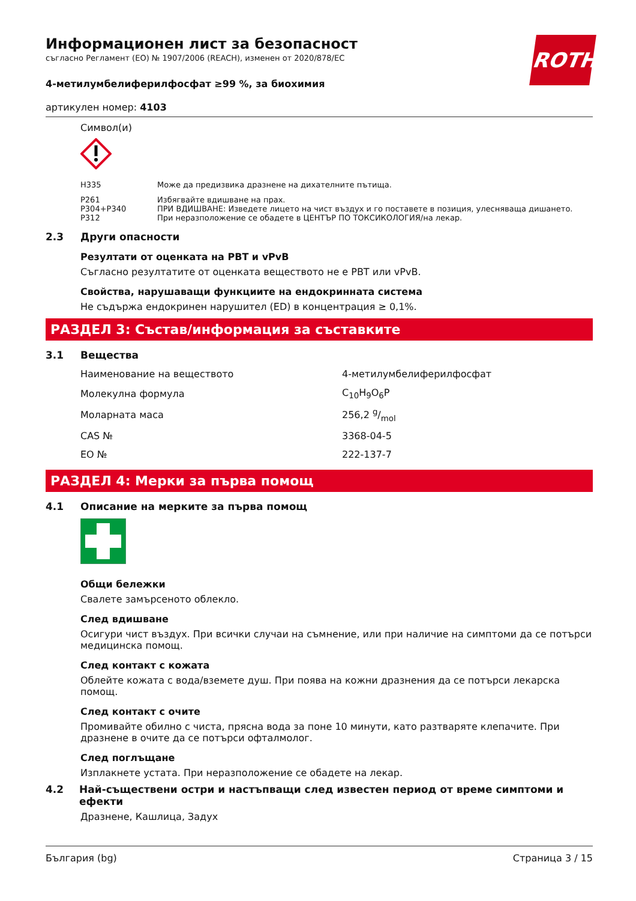ROTH
Информационен лист за безопасност
съгласно Регламент (ЕО) № 1907/2006 (REACH), изменен от 2020/878/ЕС
4-метилумбелиферилфосфат ≥99 %, за биохимия
артикулен номер: 4103
Символ(и)
| H335 | Може да предизвика дразнене на дихателните пътища. |
| P261 | Избягвайте вдишване на прах. |
| P304+P340 | ПРИ ВДИШВАНЕ: Изведете лицето на чист въздух и го поставете в позиция, улесняваща дишането. |
| P312 | При неразположение се обадете в ЦЕНТЪР ПО ТОКСИКОЛОГИЯ/на лекар. |
2.3 Други опасности
Резултати от оценката на PBT и vPvB
Съгласно резултатите от оценката веществото не е PBT или vPvB.
Свойства, нарушаващи функциите на ендокринната система
Не съдържа ендокринен нарушител (ED) в концентрация ≥ 0,1%.
РАЗДЕЛ 3: Състав/информация за съставките
3.1 Вещества
| Наименование на веществото | 4-метилумбелиферилфосфат |
| Молекулна формула | C<sub>10</sub>H<sub>9</sub>O<sub>6</sub>P |
| Моларната маса | 256,2 g/mol |
| CAS № | 3368-04-5 |
| ЕО № | 222-137-7 |
РАЗДЕЛ 4: Мерки за първа помощ
4.1 Описание на мерките за първа помощ
Общи бележки
Свалете замърсеното облекло.
След вдишване
Осигури чист въздух. При всички случаи на съмнение, или при наличие на симптоми да се потърси медицинска помощ.
След контакт с кожата
Облейте кожата с вода/вземете душ. При поява на кожни дразнения да се потърси лекарска помощ.
След контакт с очите
Промивайте обилно с чиста, прясна вода за поне 10 минути, като разтваряте клепачите. При дразнене в очите да се потърси офталмолог.
След поглъщане
Изплакнете устата. При неразположение се обадете на лекар.
4.2 Най-съществени остри и настъпващи след известен период от време симптоми и ефекти
Дразнене, Кашлица, Задух
България (bg) Страница 3 / 15